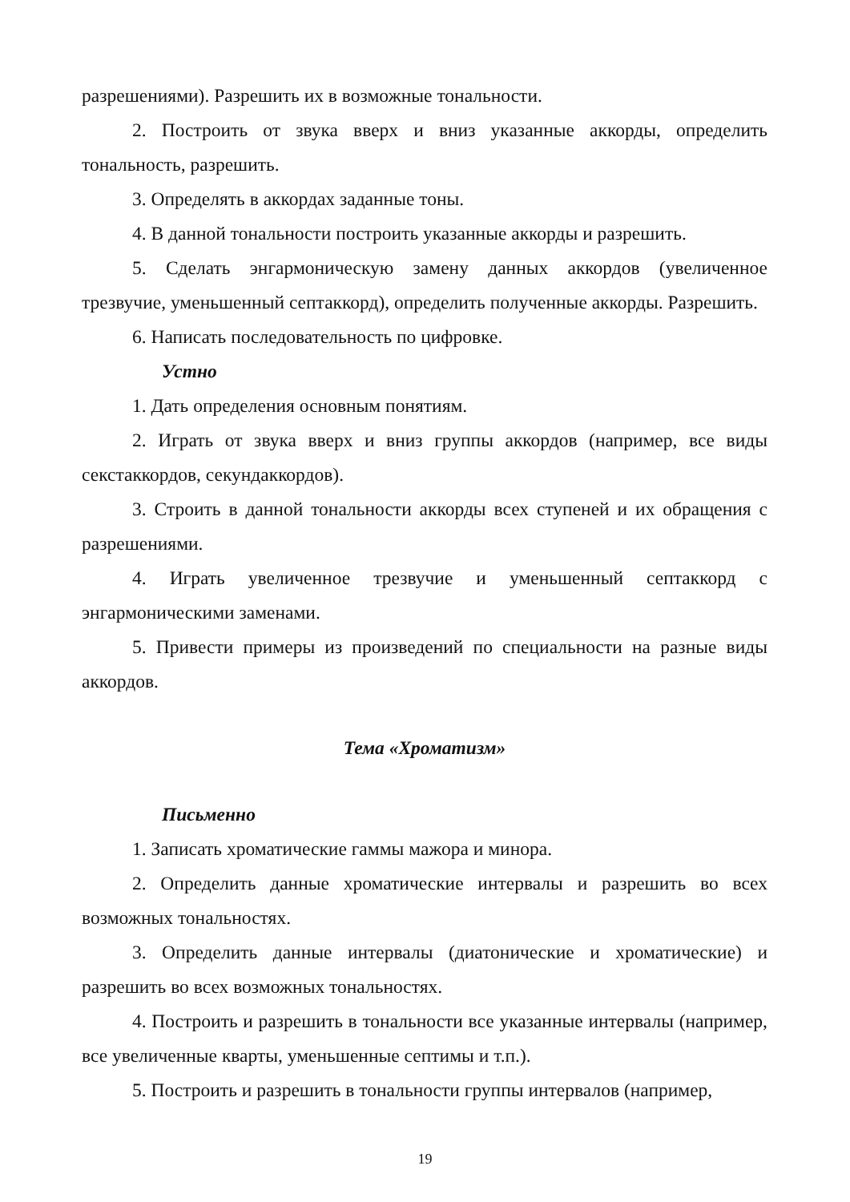разрешениями). Разрешить их в возможные тональности.
2. Построить от звука вверх и вниз указанные аккорды, определить тональность, разрешить.
3. Определять в аккордах заданные тоны.
4. В данной тональности построить указанные аккорды и разрешить.
5. Сделать энгармоническую замену данных аккордов (увеличенное трезвучие, уменьшенный септаккорд), определить полученные аккорды. Разрешить.
6. Написать последовательность по цифровке.
Устно
1. Дать определения основным понятиям.
2. Играть от звука вверх и вниз группы аккордов (например, все виды секстаккордов, секундаккордов).
3. Строить в данной тональности аккорды всех ступеней и их обращения с разрешениями.
4. Играть увеличенное трезвучие и уменьшенный септаккорд с энгармоническими заменами.
5. Привести примеры из произведений по специальности на разные виды аккордов.
Тема «Хроматизм»
Письменно
1. Записать хроматические гаммы мажора и минора.
2. Определить данные хроматические интервалы и разрешить во всех возможных тональностях.
3. Определить данные интервалы (диатонические и хроматические) и разрешить во всех возможных тональностях.
4. Построить и разрешить в тональности все указанные интервалы (например, все увеличенные кварты, уменьшенные септимы и т.п.).
5. Построить и разрешить в тональности группы интервалов (например,
19